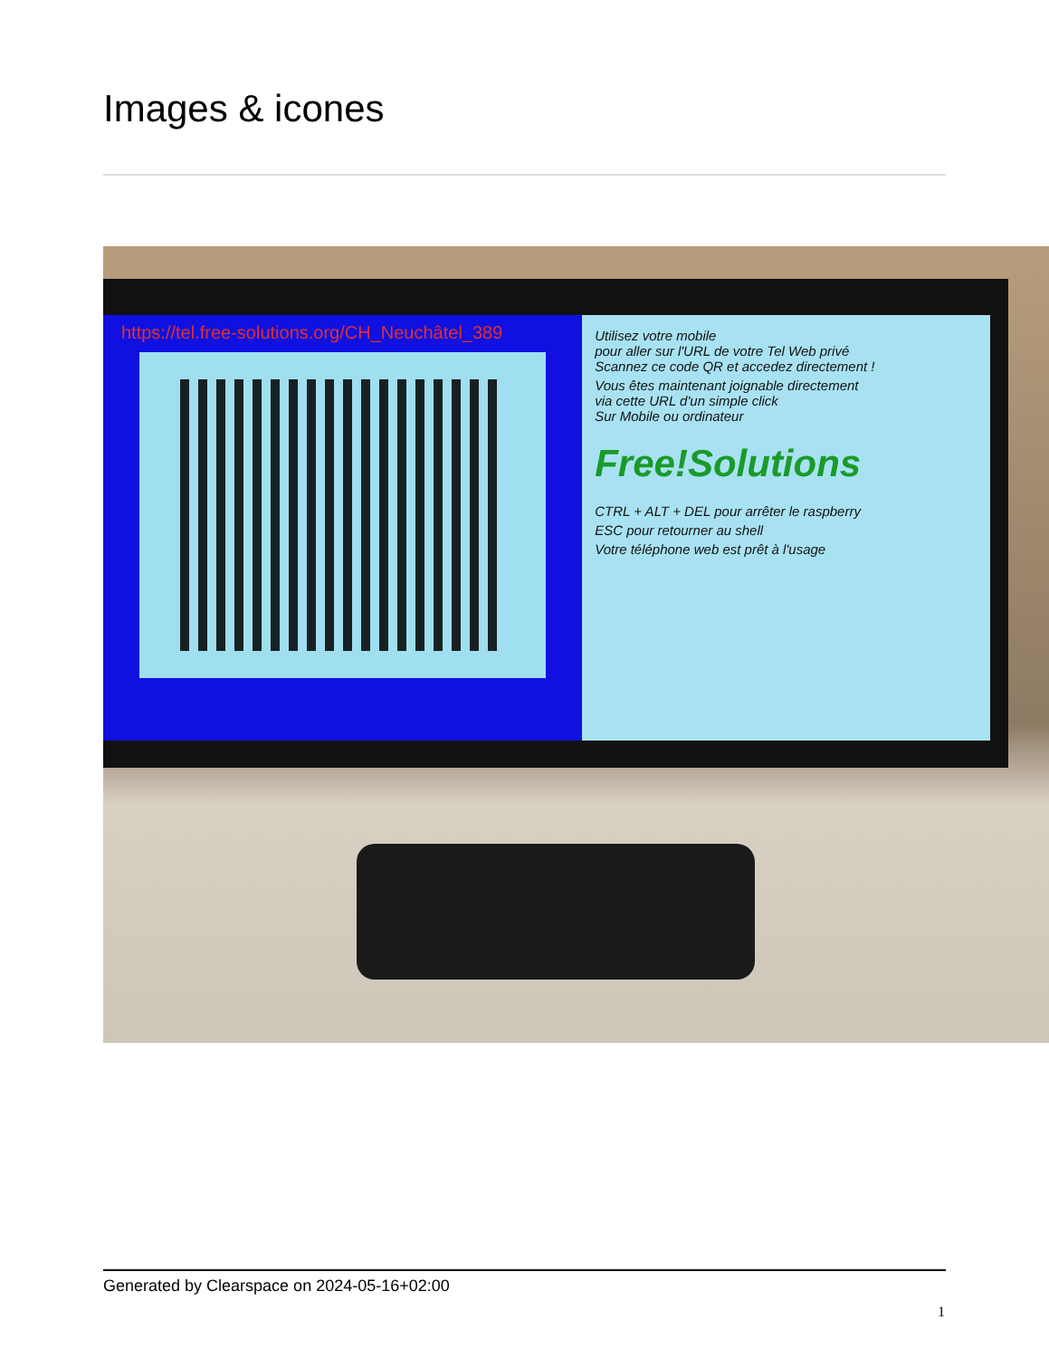Images & icones
https://tel.free-solutions.org/CH_Neuchâtel_389
Utilisez votre mobile
pour aller sur l'URL de votre Tel Web privé
Scannez ce code QR et accedez directement !
Vous êtes maintenant joignable directement
via cette URL d'un simple click
Sur Mobile ou ordinateur
Free!Solutions
CTRL + ALT + DEL pour arrêter le raspberry
ESC pour retourner au shell
Votre téléphone web est prêt à l'usage
Generated by Clearspace on 2024-05-16+02:00
1